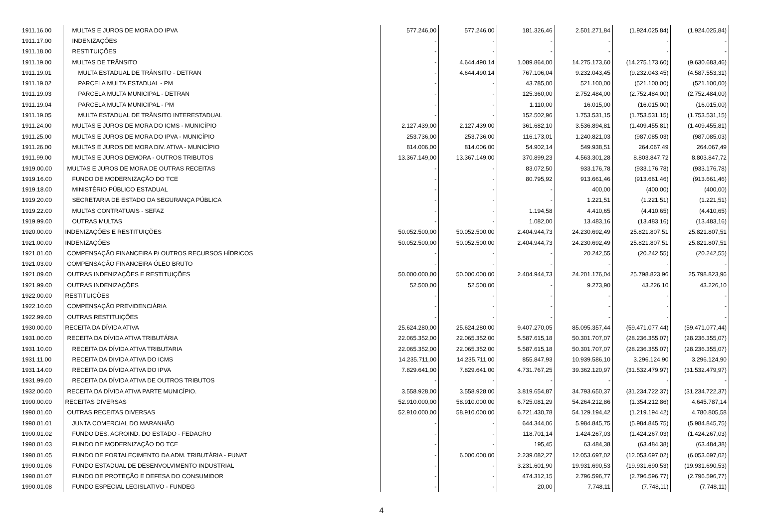| 1911.16.00 | MULTAS E JUROS DE MORA DO IPVA | 577.246,00 | 577.246,00 | 181.326,46 | 2.501.271,84 | (1.924.025,84) | (1.924.025,84) |
| 1911.17.00 | INDENIZAÇÕES | - | - | - | - | - | - |
| 1911.18.00 | RESTITUIÇÕES | - | - | - | - | - | - |
| 1911.19.00 | MULTAS DE TRÂNSITO | - | 4.644.490,14 | 1.089.864,00 | 14.275.173,60 | (14.275.173,60) | (9.630.683,46) |
| 1911.19.01 | MULTA ESTADUAL DE TRÂNSITO - DETRAN | - | 4.644.490,14 | 767.106,04 | 9.232.043,45 | (9.232.043,45) | (4.587.553,31) |
| 1911.19.02 | PARCELA MULTA ESTADUAL - PM | - | - | 43.785,00 | 521.100,00 | (521.100,00) | (521.100,00) |
| 1911.19.03 | PARCELA MULTA MUNICIPAL - DETRAN | - | - | 125.360,00 | 2.752.484,00 | (2.752.484,00) | (2.752.484,00) |
| 1911.19.04 | PARCELA MULTA MUNICIPAL - PM | - | - | 1.110,00 | 16.015,00 | (16.015,00) | (16.015,00) |
| 1911.19.05 | MULTA ESTADUAL DE TRÂNSITO INTERESTADUAL | - | - | 152.502,96 | 1.753.531,15 | (1.753.531,15) | (1.753.531,15) |
| 1911.24.00 | MULTAS E JUROS DE MORA DO ICMS - MUNICÍPIO | 2.127.439,00 | 2.127.439,00 | 361.682,10 | 3.536.894,81 | (1.409.455,81) | (1.409.455,81) |
| 1911.25.00 | MULTAS E JUROS DE MORA DO IPVA - MUNICÍPIO | 253.736,00 | 253.736,00 | 116.173,01 | 1.240.821,03 | (987.085,03) | (987.085,03) |
| 1911.26.00 | MULTAS E JUROS DE MORA DIV. ATIVA - MUNICÍPIO | 814.006,00 | 814.006,00 | 54.902,14 | 549.938,51 | 264.067,49 | 264.067,49 |
| 1911.99.00 | MULTAS E JUROS DEMORA - OUTROS TRIBUTOS | 13.367.149,00 | 13.367.149,00 | 370.899,23 | 4.563.301,28 | 8.803.847,72 | 8.803.847,72 |
| 1919.00.00 | MULTAS E JUROS DE MORA DE OUTRAS RECEITAS | - | - | 83.072,50 | 933.176,78 | (933.176,78) | (933.176,78) |
| 1919.16.00 | FUNDO DE MODERNIZAÇÃO DO TCE | - | - | 80.795,92 | 913.661,46 | (913.661,46) | (913.661,46) |
| 1919.18.00 | MINISTÉRIO PÚBLICO ESTADUAL | - | - | - | 400,00 | (400,00) | (400,00) |
| 1919.20.00 | SECRETARIA DE ESTADO DA SEGURANÇA PÚBLICA | - | - | - | 1.221,51 | (1.221,51) | (1.221,51) |
| 1919.22.00 | MULTAS CONTRATUAIS - SEFAZ | - | - | 1.194,58 | 4.410,65 | (4.410,65) | (4.410,65) |
| 1919.99.00 | OUTRAS MULTAS | - | - | 1.082,00 | 13.483,16 | (13.483,16) | (13.483,16) |
| 1920.00.00 | INDENIZAÇÕES E RESTITUIÇÕES | 50.052.500,00 | 50.052.500,00 | 2.404.944,73 | 24.230.692,49 | 25.821.807,51 | 25.821.807,51 |
| 1921.00.00 | INDENIZAÇÕES | 50.052.500,00 | 50.052.500,00 | 2.404.944,73 | 24.230.692,49 | 25.821.807,51 | 25.821.807,51 |
| 1921.01.00 | COMPENSAÇÃO FINANCEIRA P/ OUTROS RECURSOS HÍDRICOS | - | - | - | 20.242,55 | (20.242,55) | (20.242,55) |
| 1921.03.00 | COMPENSAÇÃO FINANCEIRA ÓLEO BRUTO | - | - | - | - | - | - |
| 1921.09.00 | OUTRAS INDENIZAÇÕES E RESTITUIÇÕES | 50.000.000,00 | 50.000.000,00 | 2.404.944,73 | 24.201.176,04 | 25.798.823,96 | 25.798.823,96 |
| 1921.99.00 | OUTRAS INDENIZAÇÕES | 52.500,00 | 52.500,00 | - | 9.273,90 | 43.226,10 | 43.226,10 |
| 1922.00.00 | RESTITUIÇÕES | - | - | - | - | - | - |
| 1922.10.00 | COMPENSAÇÃO PREVIDENCIÁRIA | - | - | - | - | - | - |
| 1922.99.00 | OUTRAS RESTITUIÇÕES | - | - | - | - | - | - |
| 1930.00.00 | RECEITA DA DÍVIDA ATIVA | 25.624.280,00 | 25.624.280,00 | 9.407.270,05 | 85.095.357,44 | (59.471.077,44) | (59.471.077,44) |
| 1931.00.00 | RECEITA DA DÍVIDA ATIVA TRIBUTÁRIA | 22.065.352,00 | 22.065.352,00 | 5.587.615,18 | 50.301.707,07 | (28.236.355,07) | (28.236.355,07) |
| 1931.10.00 | RECEITA DA DÍVIDA ATIVA TRIBUTARIA | 22.065.352,00 | 22.065.352,00 | 5.587.615,18 | 50.301.707,07 | (28.236.355,07) | (28.236.355,07) |
| 1931.11.00 | RECEITA DA DIVIDA ATIVA DO ICMS | 14.235.711,00 | 14.235.711,00 | 855.847,93 | 10.939.586,10 | 3.296.124,90 | 3.296.124,90 |
| 1931.14.00 | RECEITA DA DÍVIDA ATIVA DO IPVA | 7.829.641,00 | 7.829.641,00 | 4.731.767,25 | 39.362.120,97 | (31.532.479,97) | (31.532.479,97) |
| 1931.99.00 | RECEITA DA DÍVIDA ATIVA DE OUTROS TRIBUTOS | - | - | - | - | - | - |
| 1932.00.00 | RECEITA DA DÍVIDA ATIVA PARTE MUNICÍPIO. | 3.558.928,00 | 3.558.928,00 | 3.819.654,87 | 34.793.650,37 | (31.234.722,37) | (31.234.722,37) |
| 1990.00.00 | RECEITAS DIVERSAS | 52.910.000,00 | 58.910.000,00 | 6.725.081,29 | 54.264.212,86 | (1.354.212,86) | 4.645.787,14 |
| 1990.01.00 | OUTRAS RECEITAS DIVERSAS | 52.910.000,00 | 58.910.000,00 | 6.721.430,78 | 54.129.194,42 | (1.219.194,42) | 4.780.805,58 |
| 1990.01.01 | JUNTA COMERCIAL DO MARANHÃO | - | - | 644.344,06 | 5.984.845,75 | (5.984.845,75) | (5.984.845,75) |
| 1990.01.02 | FUNDO DES. AGROIND. DO ESTADO - FEDAGRO | - | - | 118.701,14 | 1.424.267,03 | (1.424.267,03) | (1.424.267,03) |
| 1990.01.03 | FUNDO DE MODERNIZAÇÃO DO TCE | - | - | 195,45 | 63.484,38 | (63.484,38) | (63.484,38) |
| 1990.01.05 | FUNDO DE FORTALECIMENTO DA ADM. TRIBUTÁRIA - FUNAT | - | 6.000.000,00 | 2.239.082,27 | 12.053.697,02 | (12.053.697,02) | (6.053.697,02) |
| 1990.01.06 | FUNDO ESTADUAL DE DESENVOLVIMENTO INDUSTRIAL | - | - | 3.231.601,90 | 19.931.690,53 | (19.931.690,53) | (19.931.690,53) |
| 1990.01.07 | FUNDO DE PROTEÇÃO E DEFESA DO CONSUMIDOR | - | - | 474.312,15 | 2.796.596,77 | (2.796.596,77) | (2.796.596,77) |
| 1990.01.08 | FUNDO ESPECIAL LEGISLATIVO - FUNDEG | - | - | 20,00 | 7.748,11 | (7.748,11) | (7.748,11) |
4